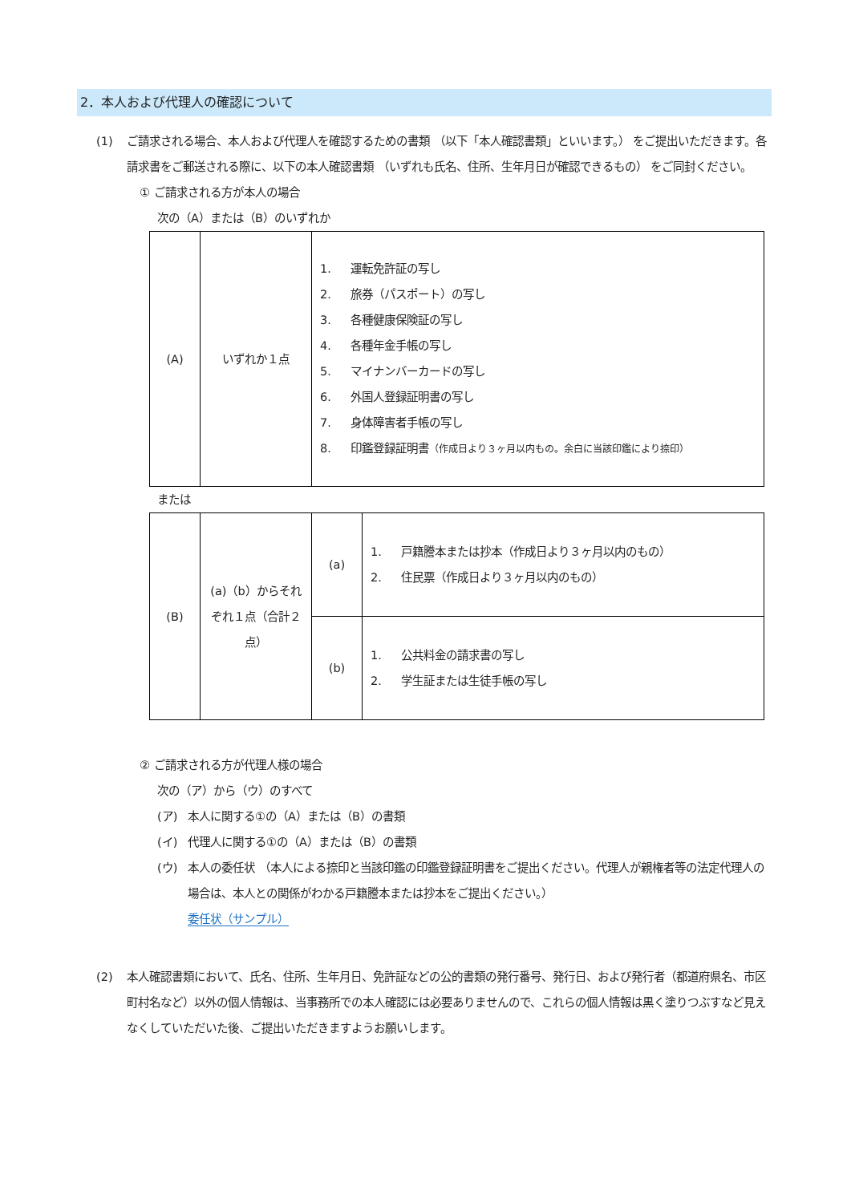2．本人および代理人の確認について
(1) ご請求される場合、本人および代理人を確認するための書類 （以下「本人確認書類」といいます。） をご提出いただきます。各請求書をご郵送される際に、以下の本人確認書類 （いずれも氏名、住所、生年月日が確認できるもの） をご同封ください。
① ご請求される方が本人の場合
次の（A）または（B）のいずれか
| (A) | いずれか１点 | 1. 運転免許証の写し 2. 旅券（パスポート）の写し 3. 各種健康保険証の写し 4. 各種年金手帳の写し 5. マイナンバーカードの写し 6. 外国人登録証明書の写し 7. 身体障害者手帳の写し 8. 印鑑登録証明書 （作成日より３ヶ月以内もの。余白に当該印鑑により捺印） |
または
| (B) | (a)（b）からそれぞれ１点（合計２点） | (a) | 1. 戸籍謄本または抄本（作成日より３ヶ月以内のもの） 2. 住民票（作成日より３ヶ月以内のもの） |
| | | (b) | 1. 公共料金の請求書の写し 2. 学生証または生徒手帳の写し |
② ご請求される方が代理人様の場合
次の（ア）から（ウ）のすべて
(ア) 本人に関する①の（A）または（B）の書類
(イ) 代理人に関する①の（A）または（B）の書類
(ウ) 本人の委任状 （本人による捺印と当該印鑑の印鑑登録証明書をご提出ください。代理人が親権者等の法定代理人の場合は、本人との関係がわかる戸籍謄本または抄本をご提出ください。）
委任状（サンプル）
(2) 本人確認書類において、氏名、住所、生年月日、免許証などの公的書類の発行番号、発行日、および発行者（都道府県名、市区町村名など）以外の個人情報は、当事務所での本人確認には必要ありませんので、これらの個人情報は黒く塗りつぶすなど見えなくしていただいた後、ご提出いただきますようお願いします。